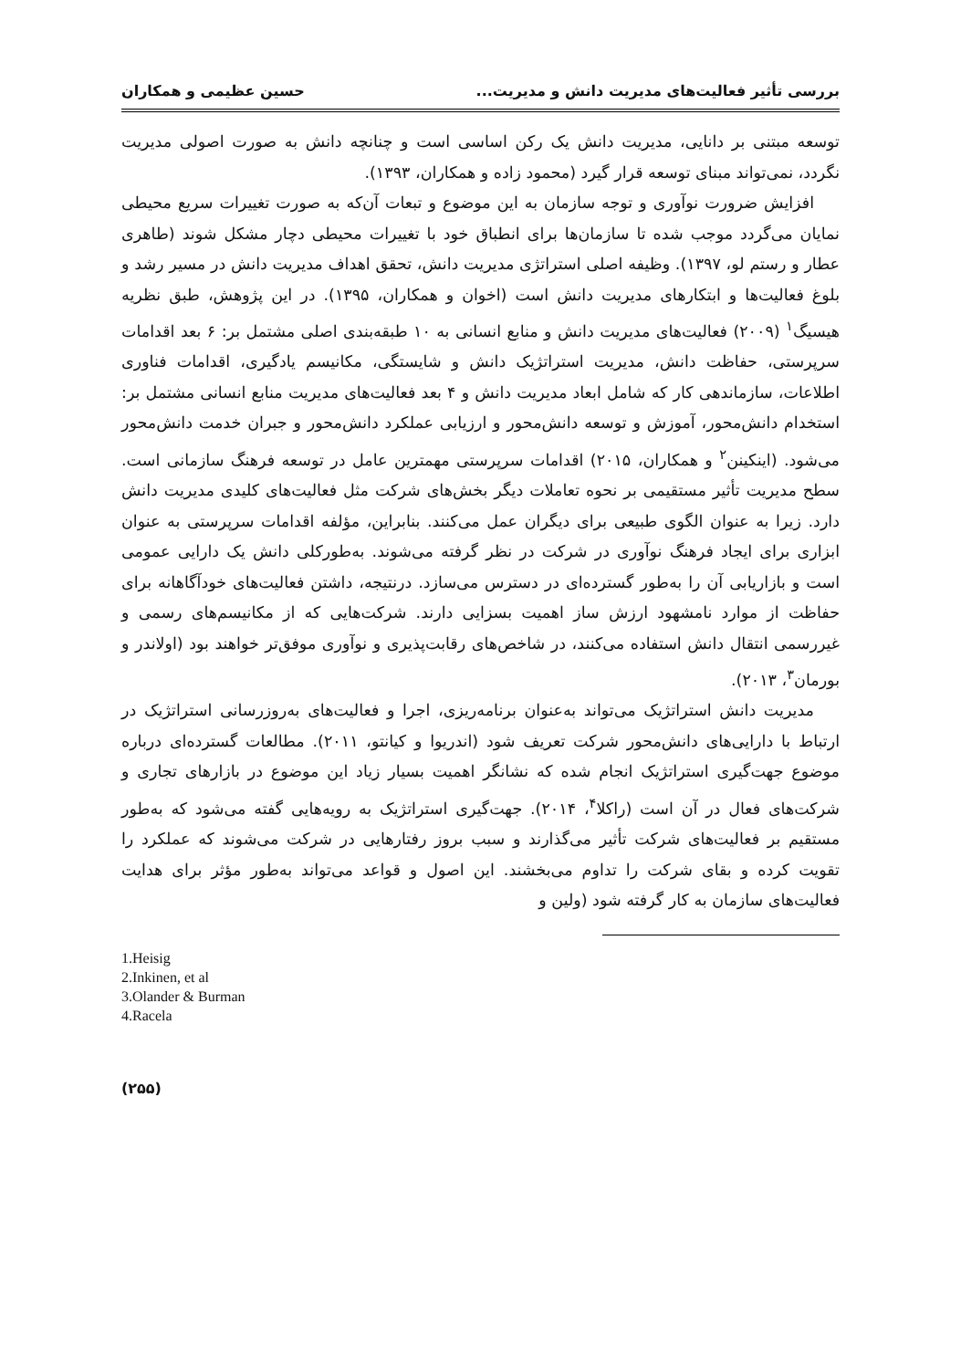بررسی تأثیر فعالیت‌های مدیریت دانش و مدیریت... حسین عظیمی و همکاران
توسعه مبتنی بر دانایی، مدیریت دانش یک رکن اساسی است و چنانچه دانش به صورت اصولی مدیریت نگردد، نمی‌تواند مبنای توسعه قرار گیرد (محمود زاده و همکاران، ۱۳۹۳).
افزایش ضرورت نوآوری و توجه سازمان به این موضوع و تبعات آن‌که به صورت تغییرات سریع محیطی نمایان می‌گردد موجب شده تا سازمان‌ها برای انطباق خود با تغییرات محیطی دچار مشکل شوند (طاهری عطار و رستم لو، ۱۳۹۷). وظیفه اصلی استراتژی مدیریت دانش، تحقق اهداف مدیریت دانش در مسیر رشد و بلوغ فعالیت‌ها و ابتکارهای مدیریت دانش است (اخوان و همکاران، ۱۳۹۵). در این پژوهش، طبق نظریه هیسیگ<sup>۱</sup> (۲۰۰۹) فعالیت‌های مدیریت دانش و منابع انسانی به ۱۰ طبقه‌بندی اصلی مشتمل بر: ۶ بعد اقدامات سرپرستی، حفاظت دانش، مدیریت استراتژیک دانش و شایستگی، مکانیسم یادگیری، اقدامات فناوری اطلاعات، سازماندهی کار که شامل ابعاد مدیریت دانش و ۴ بعد فعالیت‌های مدیریت منابع انسانی مشتمل بر: استخدام دانش‌محور، آموزش و توسعه دانش‌محور و ارزیابی عملکرد دانش‌محور و جبران خدمت دانش‌محور می‌شود. (اینکینن<sup>۲</sup> و همکاران، ۲۰۱۵) اقدامات سرپرستی مهمترین عامل در توسعه فرهنگ سازمانی است. سطح مدیریت تأثیر مستقیمی بر نحوه تعاملات دیگر بخش‌های شرکت مثل فعالیت‌های کلیدی مدیریت دانش دارد. زیرا به عنوان الگوی طبیعی برای دیگران عمل می‌کنند. بنابراین، مؤلفه اقدامات سرپرستی به عنوان ابزاری برای ایجاد فرهنگ نوآوری در شرکت در نظر گرفته می‌شوند. به‌طورکلی دانش یک دارایی عمومی است و بازاریابی آن را به‌طور گسترده‌ای در دسترس می‌سازد. درنتیجه، داشتن فعالیت‌های خودآگاهانه برای حفاظت از موارد نامشهود ارزش ساز اهمیت بسزایی دارند. شرکت‌هایی که از مکانیسم‌های رسمی و غیررسمی انتقال دانش استفاده می‌کنند، در شاخص‌های رقابت‌پذیری و نوآوری موفق‌تر خواهند بود (اولاندر و بورمان<sup>۳</sup>، ۲۰۱۳).
مدیریت دانش استراتژیک می‌تواند به‌عنوان برنامه‌ریزی، اجرا و فعالیت‌های به‌روزرسانی استراتژیک در ارتباط با دارایی‌های دانش‌محور شرکت تعریف شود (اندریوا و کیانتو، ۲۰۱۱). مطالعات گسترده‌ای درباره موضوع جهت‌گیری استراتژیک انجام شده که نشانگر اهمیت بسیار زیاد این موضوع در بازارهای تجاری و شرکت‌های فعال در آن است (راکلا<sup>۴</sup>، ۲۰۱۴). جهت‌گیری استراتژیک به رویه‌هایی گفته می‌شود که به‌طور مستقیم بر فعالیت‌های شرکت تأثیر می‌گذارند و سبب بروز رفتارهایی در شرکت می‌شوند که عملکرد را تقویت کرده و بقای شرکت را تداوم می‌بخشند. این اصول و قواعد می‌تواند به‌طور مؤثر برای هدایت فعالیت‌های سازمان به کار گرفته شود (ولین و
1.Heisig
2.Inkinen, et al
3.Olander & Burman
4.Racela
(۲۵۵)